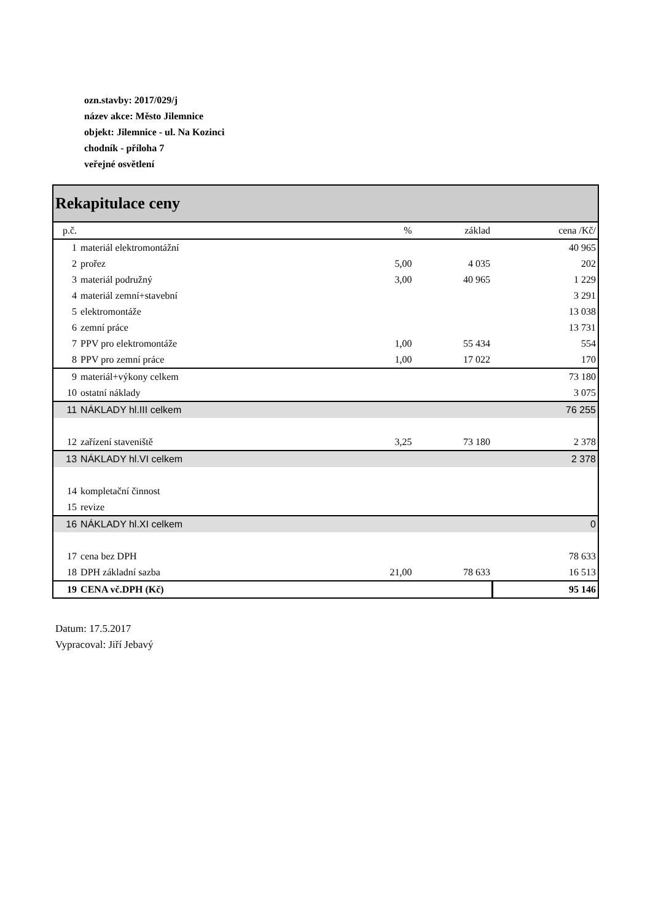ozn.stavby: 2017/029/j
název akce: Město Jilemnice
objekt: Jilemnice - ul. Na Kozinci
chodník - příloha 7
veřejné osvětlení
| Rekapitulace ceny | | | | |
| --- | --- | --- | --- | --- |
| p.č. | | % | základ | cena /Kč/ |
| 1 | materiál elektromontážní | | | 40 965 |
| 2 | prořez | 5,00 | 4 035 | 202 |
| 3 | materiál podružný | 3,00 | 40 965 | 1 229 |
| 4 | materiál zemní+stavební | | | 3 291 |
| 5 | elektromontáže | | | 13 038 |
| 6 | zemní práce | | | 13 731 |
| 7 | PPV pro elektromontáže | 1,00 | 55 434 | 554 |
| 8 | PPV pro zemní práce | 1,00 | 17 022 | 170 |
| 9 | materiál+výkony celkem | | | 73 180 |
| 10 | ostatní náklady | | | 3 075 |
| 11 | NÁKLADY hl.III celkem | | | 76 255 |
| 12 | zařízení staveniště | 3,25 | 73 180 | 2 378 |
| 13 | NÁKLADY hl.VI celkem | | | 2 378 |
| 14 | kompletační činnost | | | |
| 15 | revize | | | |
| 16 | NÁKLADY hl.XI celkem | | | 0 |
| 17 | cena bez DPH | | | 78 633 |
| 18 | DPH základní sazba | 21,00 | 78 633 | 16 513 |
| 19 | CENA vč.DPH (Kč) | | | 95 146 |
Datum: 17.5.2017
Vypracoval: Jiří Jebavý